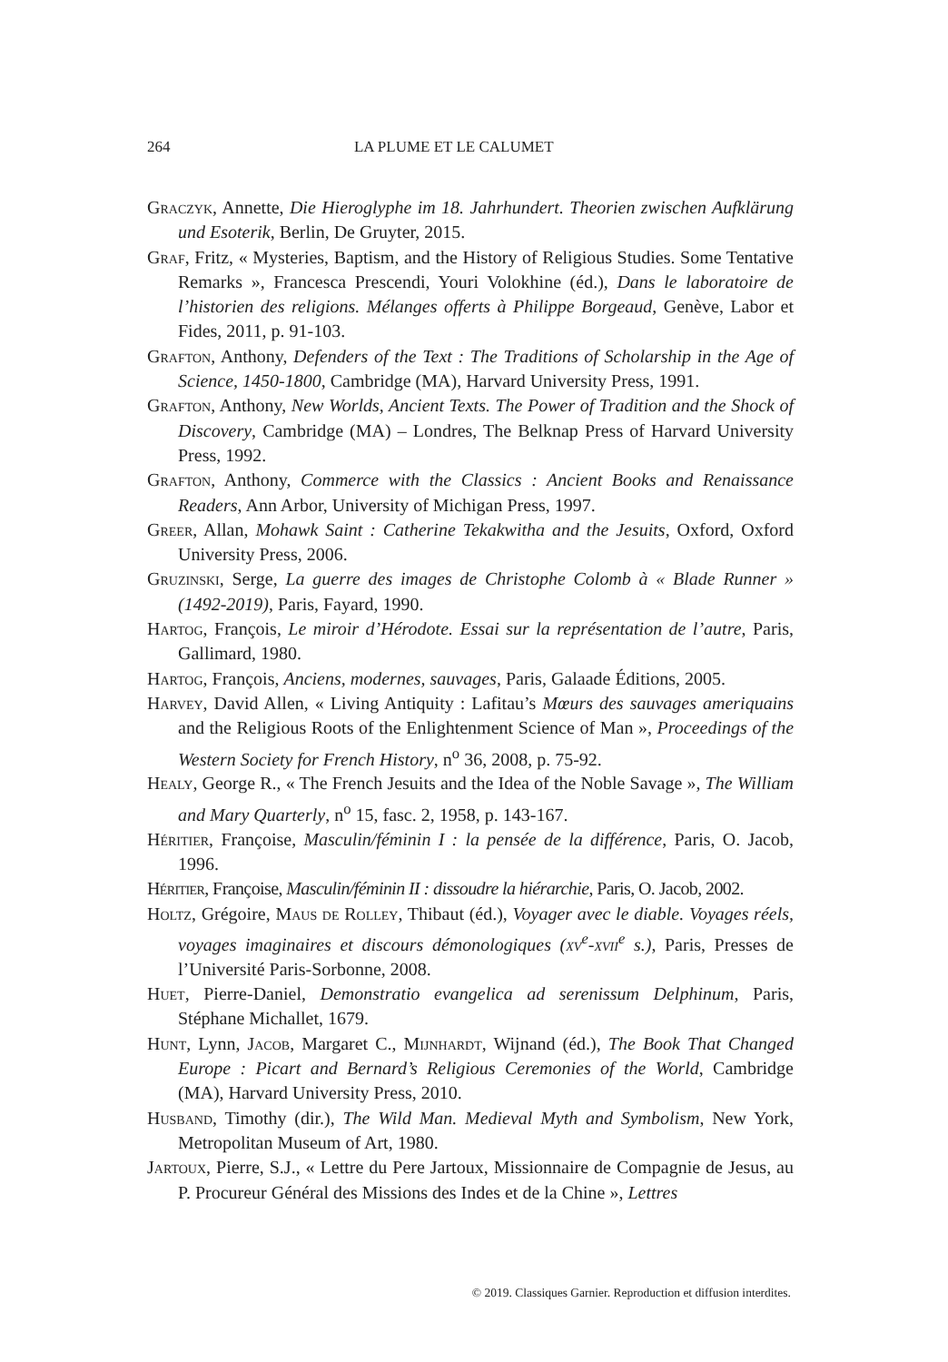264 LA PLUME ET LE CALUMET
Graczyk, Annette, Die Hieroglyphe im 18. Jahrhundert. Theorien zwischen Aufklärung und Esoterik, Berlin, De Gruyter, 2015.
Graf, Fritz, « Mysteries, Baptism, and the History of Religious Studies. Some Tentative Remarks », Francesca Prescendi, Youri Volokhine (éd.), Dans le laboratoire de l’historien des religions. Mélanges offerts à Philippe Borgeaud, Genève, Labor et Fides, 2011, p. 91-103.
Grafton, Anthony, Defenders of the Text : The Traditions of Scholarship in the Age of Science, 1450-1800, Cambridge (MA), Harvard University Press, 1991.
Grafton, Anthony, New Worlds, Ancient Texts. The Power of Tradition and the Shock of Discovery, Cambridge (MA) – Londres, The Belknap Press of Harvard University Press, 1992.
Grafton, Anthony, Commerce with the Classics : Ancient Books and Renaissance Readers, Ann Arbor, University of Michigan Press, 1997.
Greer, Allan, Mohawk Saint : Catherine Tekakwitha and the Jesuits, Oxford, Oxford University Press, 2006.
Gruzinski, Serge, La guerre des images de Christophe Colomb à « Blade Runner » (1492-2019), Paris, Fayard, 1990.
Hartog, François, Le miroir d’Hérodote. Essai sur la représentation de l’autre, Paris, Gallimard, 1980.
Hartog, François, Anciens, modernes, sauvages, Paris, Galaade Éditions, 2005.
Harvey, David Allen, « Living Antiquity : Lafitau’s Mœurs des sauvages ameriquains and the Religious Roots of the Enlightenment Science of Man », Proceedings of the Western Society for French History, n<sup>o</sup> 36, 2008, p. 75-92.
Healy, George R., « The French Jesuits and the Idea of the Noble Savage », The William and Mary Quarterly, n<sup>o</sup> 15, fasc. 2, 1958, p. 143-167.
Héritier, Françoise, Masculin/féminin I : la pensée de la différence, Paris, O. Jacob, 1996.
Héritier, Françoise, Masculin/féminin II : dissoudre la hiérarchie, Paris, O. Jacob, 2002.
Holtz, Grégoire, Maus de Rolley, Thibaut (éd.), Voyager avec le diable. Voyages réels, voyages imaginaires et discours démonologiques (xv<sup>e</sup>-xvii<sup>e</sup> s.), Paris, Presses de l’Université Paris-Sorbonne, 2008.
Huet, Pierre-Daniel, Demonstratio evangelica ad serenissum Delphinum, Paris, Stéphane Michallet, 1679.
Hunt, Lynn, Jacob, Margaret C., Mijnhardt, Wijnand (éd.), The Book That Changed Europe : Picart and Bernard’s Religious Ceremonies of the World, Cambridge (MA), Harvard University Press, 2010.
Husband, Timothy (dir.), The Wild Man. Medieval Myth and Symbolism, New York, Metropolitan Museum of Art, 1980.
Jartoux, Pierre, S.J., « Lettre du Pere Jartoux, Missionnaire de Compagnie de Jesus, au P. Procureur Général des Missions des Indes et de la Chine », Lettres
© 2019. Classiques Garnier. Reproduction et diffusion interdites.